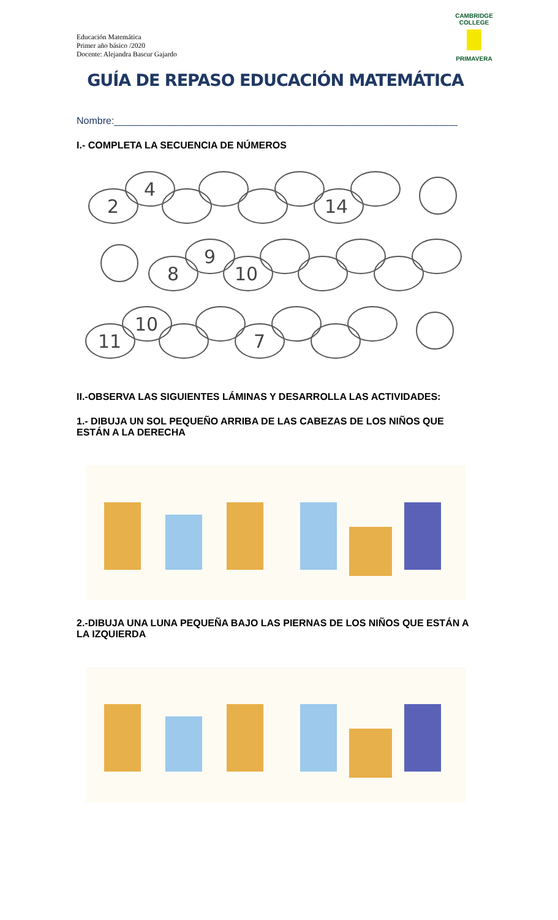Educación Matemática
Primer año básico /2020
Docente: Alejandra Bascur Gajardo
CAMBRIDGE COLLEGE
PRIMAVERA
GUÍA DE REPASO EDUCACIÓN MATEMÁTICA
Nombre:_______________________________________________________________
I.- COMPLETA LA SECUENCIA DE NÚMEROS
2
4
14
8
9
10
11
10
7
II.-OBSERVA LAS SIGUIENTES LÁMINAS Y DESARROLLA LAS ACTIVIDADES:
1.- DIBUJA UN SOL PEQUEÑO ARRIBA DE LAS CABEZAS DE LOS NIÑOS QUE ESTÁN A LA DERECHA
2.-DIBUJA UNA LUNA PEQUEÑA BAJO LAS PIERNAS DE LOS NIÑOS QUE ESTÁN A LA IZQUIERDA